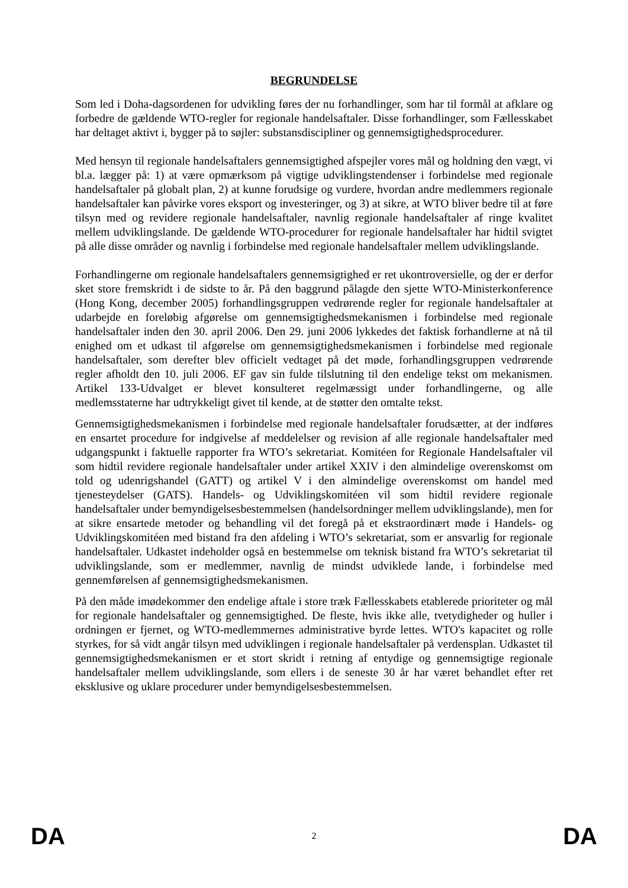BEGRUNDELSE
Som led i Doha-dagsordenen for udvikling føres der nu forhandlinger, som har til formål at afklare og forbedre de gældende WTO-regler for regionale handelsaftaler. Disse forhandlinger, som Fællesskabet har deltaget aktivt i, bygger på to søjler: substansdiscipliner og gennemsigtighedsprocedurer.
Med hensyn til regionale handelsaftalers gennemsigtighed afspejler vores mål og holdning den vægt, vi bl.a. lægger på: 1) at være opmærksom på vigtige udviklingstendenser i forbindelse med regionale handelsaftaler på globalt plan, 2) at kunne forudsige og vurdere, hvordan andre medlemmers regionale handelsaftaler kan påvirke vores eksport og investeringer, og 3) at sikre, at WTO bliver bedre til at føre tilsyn med og revidere regionale handelsaftaler, navnlig regionale handelsaftaler af ringe kvalitet mellem udviklingslande. De gældende WTO-procedurer for regionale handelsaftaler har hidtil svigtet på alle disse områder og navnlig i forbindelse med regionale handelsaftaler mellem udviklingslande.
Forhandlingerne om regionale handelsaftalers gennemsigtighed er ret ukontroversielle, og der er derfor sket store fremskridt i de sidste to år. På den baggrund pålagde den sjette WTO-Ministerkonference (Hong Kong, december 2005) forhandlingsgruppen vedrørende regler for regionale handelsaftaler at udarbejde en foreløbig afgørelse om gennemsigtighedsmekanismen i forbindelse med regionale handelsaftaler inden den 30. april 2006. Den 29. juni 2006 lykkedes det faktisk forhandlerne at nå til enighed om et udkast til afgørelse om gennemsigtighedsmekanismen i forbindelse med regionale handelsaftaler, som derefter blev officielt vedtaget på det møde, forhandlingsgruppen vedrørende regler afholdt den 10. juli 2006. EF gav sin fulde tilslutning til den endelige tekst om mekanismen. Artikel 133-Udvalget er blevet konsulteret regelmæssigt under forhandlingerne, og alle medlemsstaterne har udtrykkeligt givet til kende, at de støtter den omtalte tekst.
Gennemsigtighedsmekanismen i forbindelse med regionale handelsaftaler forudsætter, at der indføres en ensartet procedure for indgivelse af meddelelser og revision af alle regionale handelsaftaler med udgangspunkt i faktuelle rapporter fra WTO’s sekretariat. Komitéen for Regionale Handelsaftaler vil som hidtil revidere regionale handelsaftaler under artikel XXIV i den almindelige overenskomst om told og udenrigshandel (GATT) og artikel V i den almindelige overenskomst om handel med tjenesteydelser (GATS). Handels- og Udviklingskomitéen vil som hidtil revidere regionale handelsaftaler under bemyndigelsesbestemmelsen (handelsordninger mellem udviklingslande), men for at sikre ensartede metoder og behandling vil det foregå på et ekstraordinært møde i Handels- og Udviklingskomitéen med bistand fra den afdeling i WTO’s sekretariat, som er ansvarlig for regionale handelsaftaler. Udkastet indeholder også en bestemmelse om teknisk bistand fra WTO’s sekretariat til udviklingslande, som er medlemmer, navnlig de mindst udviklede lande, i forbindelse med gennemførelsen af gennemsigtighedsmekanismen.
På den måde imødekommer den endelige aftale i store træk Fællesskabets etablerede prioriteter og mål for regionale handelsaftaler og gennemsigtighed. De fleste, hvis ikke alle, tvetydigheder og huller i ordningen er fjernet, og WTO-medlemmernes administrative byrde lettes. WTO's kapacitet og rolle styrkes, for så vidt angår tilsyn med udviklingen i regionale handelsaftaler på verdensplan. Udkastet til gennemsigtighedsmekanismen er et stort skridt i retning af entydige og gennemsigtige regionale handelsaftaler mellem udviklingslande, som ellers i de seneste 30 år har været behandlet efter ret eksklusive og uklare procedurer under bemyndigelsesbestemmelsen.
DA 2 DA